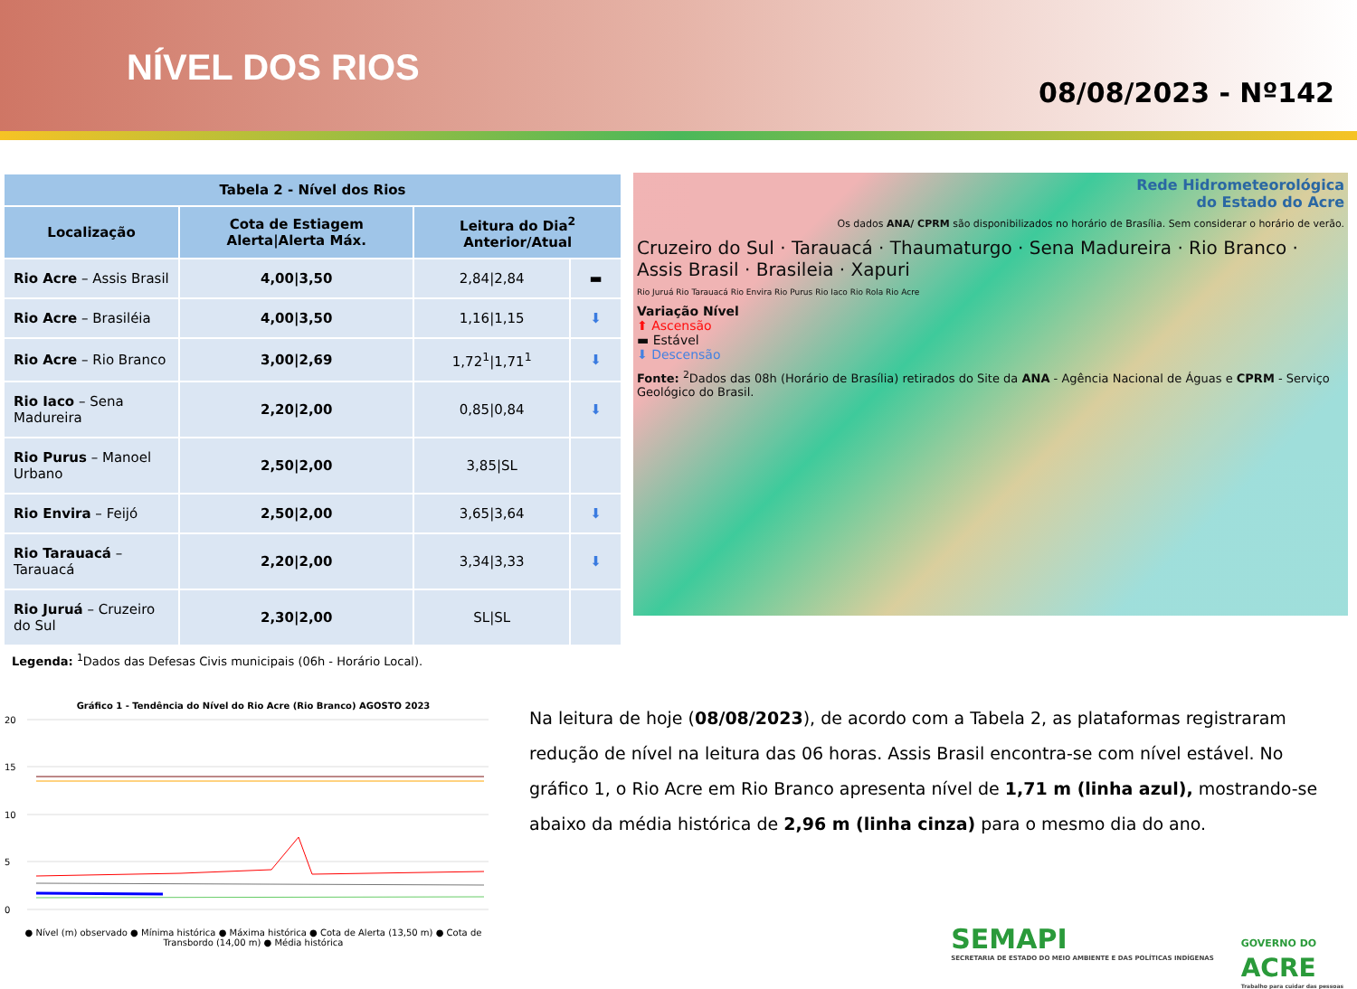NÍVEL DOS RIOS
08/08/2023 - Nº142
| Tabela 2 - Nível dos Rios | | | |
| --- | --- | --- | --- |
| Localização | Cota de Estiagem Alerta/Alerta Máx. | Leitura do Dia<sup>2</sup> Anterior/Atual | |
| Rio Acre – Assis Brasil | 4,00/3,50 | 2,84/2,84 | ▬ |
| Rio Acre – Brasiléia | 4,00/3,50 | 1,16/1,15 | ⬇ |
| Rio Acre – Rio Branco | 3,00/2,69 | 1,72<sup>1</sup>/1,71<sup>1</sup> | ⬇ |
| Rio Iaco – Sena Madureira | 2,20/2,00 | 0,85/0,84 | ⬇ |
| Rio Purus – Manoel Urbano | 2,50/2,00 | 3,85/SL | |
| Rio Envira – Feijó | 2,50/2,00 | 3,65/3,64 | ⬇ |
| Rio Tarauacá – Tarauacá | 2,20/2,00 | 3,34/3,33 | ⬇ |
| Rio Juruá – Cruzeiro do Sul | 2,30/2,00 | SL/SL | |
Legenda: <sup>1</sup>Dados das Defesas Civis municipais (06h - Horário Local).
Rede Hidrometeorológica
do Estado do Acre
Os dados ANA/ CPRM são disponibilizados no horário de Brasília. Sem considerar o horário de verão.
Cruzeiro do Sul · Tarauacá · Thaumaturgo · Sena Madureira · Rio Branco · Assis Brasil · Brasileia · Xapuri
Rio Juruá Rio Tarauacá Rio Envira Rio Purus Rio Iaco Rio Rola Rio Acre
Variação Nível
⬆ Ascensão
▬ Estável
⬇ Descensão
Fonte: <sup>2</sup>Dados das 08h (Horário de Brasília) retirados do Site da ANA - Agência Nacional de Águas e CPRM - Serviço Geológico do Brasil.
Gráfico 1 - Tendência do Nível do Rio Acre (Rio Branco) AGOSTO 2023
20
15
10
5
0
● Nível (m) observado ● Mínima histórica ● Máxima histórica ● Cota de Alerta (13,50 m) ● Cota de Transbordo (14,00 m) ● Média histórica
Na leitura de hoje (08/08/2023), de acordo com a Tabela 2, as plataformas registraram redução de nível na leitura das 06 horas. Assis Brasil encontra-se com nível estável. No gráfico 1, o Rio Acre em Rio Branco apresenta nível de 1,71 m (linha azul), mostrando-se abaixo da média histórica de 2,96 m (linha cinza) para o mesmo dia do ano.
SEMAPI
SECRETARIA DE ESTADO DO MEIO AMBIENTE E DAS POLÍTICAS INDÍGENAS
GOVERNO DO
ACRE
Trabalho para cuidar das pessoas